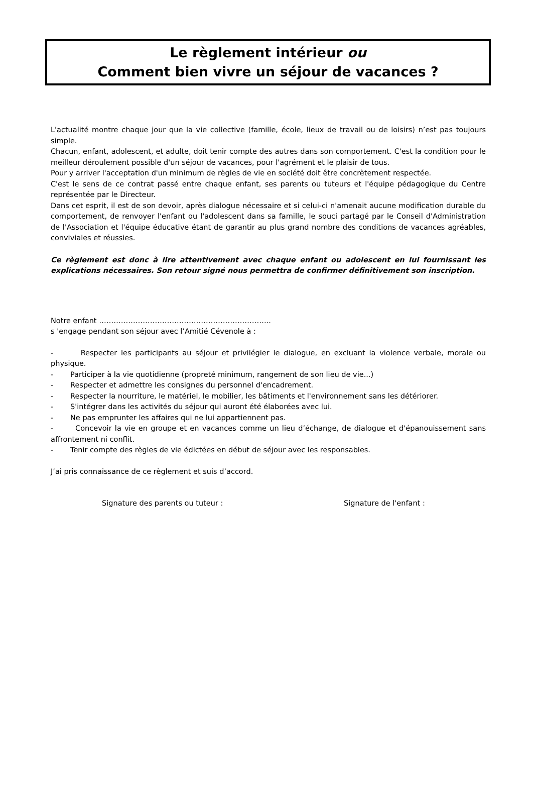Le règlement intérieur ou
Comment bien vivre un séjour de vacances ?
L'actualité montre chaque jour que la vie collective (famille, école, lieux de travail ou de loisirs) n’est pas toujours simple.
Chacun, enfant, adolescent, et adulte, doit tenir compte des autres dans son comportement. C'est la condition pour le meilleur déroulement possible d'un séjour de vacances, pour l'agrément et le plaisir de tous.
Pour y arriver l'acceptation d'un minimum de règles de vie en société doit être concrètement respectée.
C'est le sens de ce contrat passé entre chaque enfant, ses parents ou tuteurs et l'équipe pédagogique du Centre représentée par le Directeur.
Dans cet esprit, il est de son devoir, après dialogue nécessaire et si celui-ci n'amenait aucune modification durable du comportement, de renvoyer l'enfant ou l'adolescent dans sa famille, le souci partagé par le Conseil d'Administration de l'Association et l'équipe éducative étant de garantir au plus grand nombre des conditions de vacances agréables, conviviales et réussies.
Ce règlement est donc à lire attentivement avec chaque enfant ou adolescent en lui fournissant les explications nécessaires. Son retour signé nous permettra de confirmer définitivement son inscription.
Notre enfant ……………………………………………………………..
s 'engage pendant son séjour avec l’Amitié Cévenole à :
- Respecter les participants au séjour et privilégier le dialogue, en excluant la violence verbale, morale ou physique.
- Participer à la vie quotidienne (propreté minimum, rangement de son lieu de vie...)
- Respecter et admettre les consignes du personnel d'encadrement.
- Respecter la nourriture, le matériel, le mobilier, les bâtiments et l'environnement sans les détériorer.
- S'intégrer dans les activités du séjour qui auront été élaborées avec lui.
- Ne pas emprunter les affaires qui ne lui appartiennent pas.
- Concevoir la vie en groupe et en vacances comme un lieu d’échange, de dialogue et d'épanouissement sans affrontement ni conflit.
- Tenir compte des règles de vie édictées en début de séjour avec les responsables.
J’ai pris connaissance de ce règlement et suis d’accord.
Signature des parents ou tuteur : Signature de l'enfant :